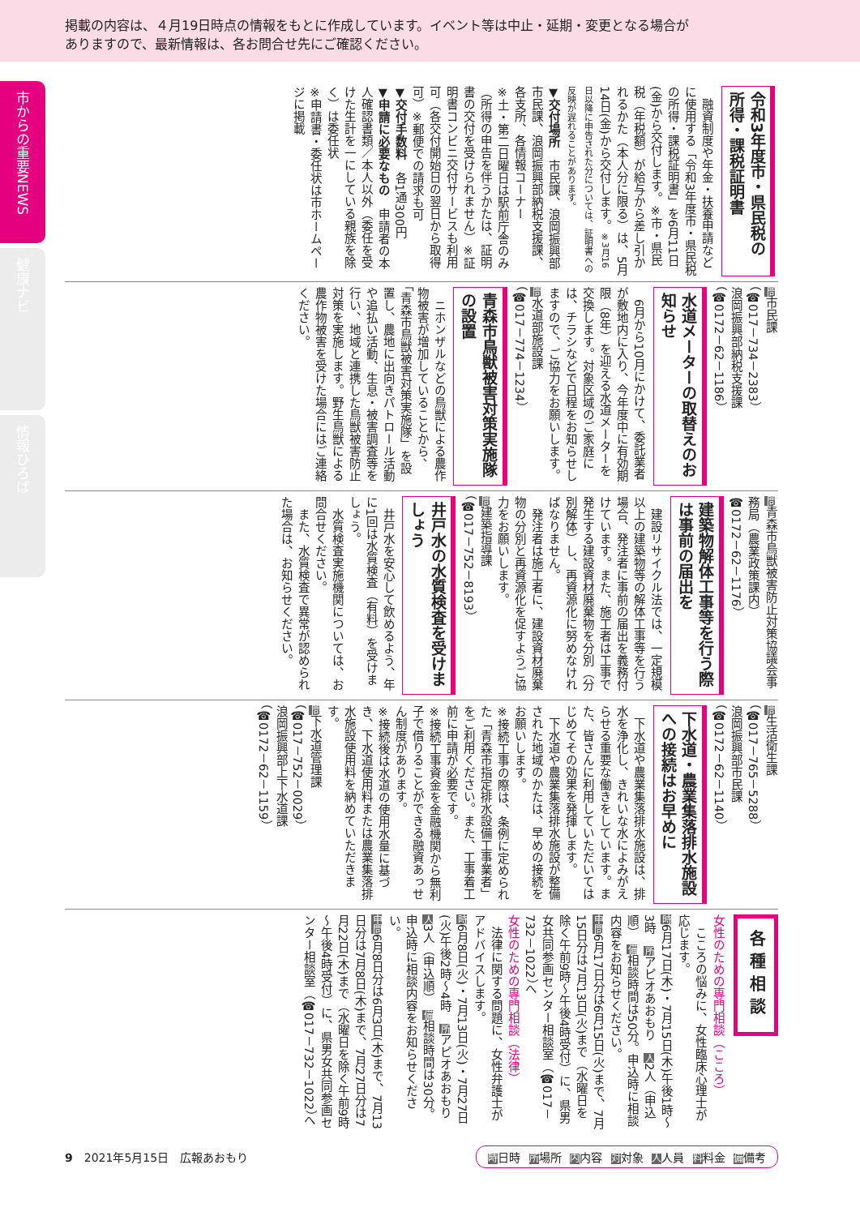掲載の内容は、４月19日時点の情報をもとに作成しています。イベント等は中止・延期・変更となる場合が
ありますので、最新情報は、各お問合せ先にご確認ください。
市からの重要NEWS
健康ナビ
情報ひろば
令和3年度市・県民税の所得・課税証明書
融資制度や年金・扶養申請などに使用する「令和3年度市・県民税の所得・課税証明書」を6月11日(金)から交付します。※市・県民税（年税額）が給与から差し引かれるかた（本人分に限る）は、5月14日(金)から交付します。※3月16日以降に申告された分については、証明書への反映が遅れることがあります。
▼交付場所　市民課、浪岡振興部市民課、浪岡振興部納税支援課、各支所、各情報コーナー
※土・第二日曜日は駅前庁舎のみ（所得の申告を伴うかたは、証明書の交付を受けられません）※証明書コンビニ交付サービスも利用可（各交付開始日の翌日から取得可）※郵便での請求も可
▼交付手数料　各1通300円
▼申請に必要なもの　申請者の本人確認書類／本人以外（委任を受けた生計を一にしている親族を除く）は委任状
※申請書・委任状は市ホームページに掲載
問市民課
（☎017－734－2383）
浪岡振興部納税支援課
（☎0172－62－1186）
水道メーターの取替えのお知らせ
6月から10月にかけて、委託業者が敷地内に入り、今年度中に有効期限（8年）を迎える水道メーターを交換します。対象区域のご家庭には、チラシなどで日程をお知らせしますので、ご協力をお願いします。
問水道部施設課
（☎017－774－1234）
青森市鳥獣被害対策実施隊の設置
ニホンザルなどの鳥獣による農作物被害が増加していることから、「青森市鳥獣被害対策実施隊」を設置し、農地に出向きパトロール活動や追払い活動、生息・被害調査等を行い、地域と連携した鳥獣被害防止対策を実施します。野生鳥獣による農作物被害を受けた場合にはご連絡ください。
問青森市鳥獣被害防止対策協議会事務局（農業政策課内）
☎0172－62－1176）
建築物解体工事等を行う際は事前の届出を
建設リサイクル法では、一定規模以上の建築物等の解体工事等を行う場合、発注者に事前の届出を義務付けています。また、施工者は工事で発生する建設資材廃棄物を分別（分別解体）し、再資源化に努めなければなりません。
発注者は施工者に、建設資材廃棄物の分別と再資源化を促すようご協力をお願いします。
問建築指導課
（☎017－752－8193）
井戸水の水質検査を受けましょう
井戸水を安心して飲めるよう、年に1回は水質検査（有料）を受けましょう。
水質検査実施機関については、お問合せください。
また、水質検査で異常が認められた場合は、お知らせください。
問生活衛生課
（☎017－765－5288）
浪岡振興部市民課
（☎0172－62－1140）
下水道・農業集落排水施設への接続はお早めに
下水道や農業集落排水施設は、排水を浄化し、きれいな水によみがえらせる重要な働きをしています。また、皆さんに利用していただいてはじめてその効果を発揮します。
下水道や農業集落排水施設が整備された地域のかたは、早めの接続をお願いします。
※接続工事の際は、条例に定められた「青森市指定排水設備工事業者」をご利用ください。また、工事着工前に申請が必要です。
※接続工事資金を金融機関から無利子で借りることができる融資あっせん制度があります。
※接続後は水道の使用水量に基づき、下水道使用料または農業集落排水施設使用料を納めていただきます。
問下水道管理課
（☎017－752－0029）
浪岡振興部上下水道課
（☎0172－62－1159）
各種相談
女性のための専門相談（こころ）
こころの悩みに、女性臨床心理士が応じます。
時6月17日(木)・7月15日(木)午後1時～3時　所アピオあおもり　人2人（申込順）　備相談時間は50分。申込時に相談内容をお知らせください。
申問6月17日分は6月15日(火)まで、7月15日分は7月13日(火)まで（水曜日を除く午前9時～午後4時受付）に、県男女共同参画センター相談室（☎017－732－1022）へ
女性のための専門相談（法律）
法律に関する問題に、女性弁護士がアドバイスします。
時6月8日(火)・7月13日(火)・7月27日(火)午後2時～4時　所アピオあおもり　人3人（申込順）　備相談時間は30分。申込時に相談内容をお知らせください。
申問6月8日分は6月3日(木)まで、7月13日分は7月8日(木)まで、7月27日分は7月22日(木)まで（水曜日を除く午前9時～午後4時受付）に、県男女共同参画センター相談室（☎017－732－1022）へ
9　2021年5月15日　広報あおもり
時日時 所場所 内内容 対対象 人人員 料料金 備備考